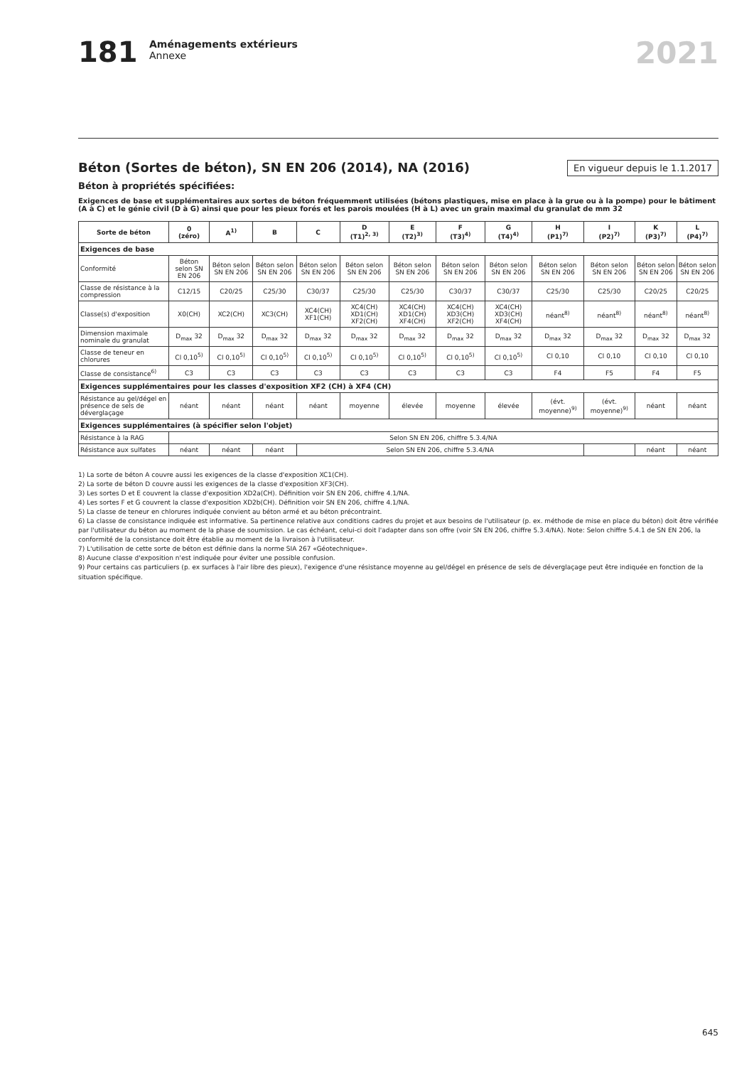181
Aménagements extérieurs
Annexe
2021
En vigueur depuis le 1.1.2017
Béton (Sortes de béton), SN EN 206 (2014), NA (2016)
Béton à propriétés spécifiées:
Exigences de base et supplémentaires aux sortes de béton fréquemment utilisées (bétons plastiques, mise en place à la grue ou à la pompe) pour le bâtiment (A à C) et le génie civil (D à G) ainsi que pour les pieux forés et les parois moulées (H à L) avec un grain maximal du granulat de mm 32
| Sorte de béton | 0 (zéro) | A<sup>1)</sup> | B | C | D (T1)<sup>2, 3)</sup> | E (T2)<sup>3)</sup> | F (T3)<sup>4)</sup> | G (T4)<sup>4)</sup> | H (P1)<sup>7)</sup> | I (P2)<sup>7)</sup> | K (P3)<sup>7)</sup> | L (P4)<sup>7)</sup> |
| --- | --- | --- | --- | --- | --- | --- | --- | --- | --- | --- | --- | --- |
| Exigences de base | | | | | | | | | | | | |
| Conformité | Béton selon SN EN 206 | Béton selon SN EN 206 | Béton selon SN EN 206 | Béton selon SN EN 206 | Béton selon SN EN 206 | Béton selon SN EN 206 | Béton selon SN EN 206 | Béton selon SN EN 206 | Béton selon SN EN 206 | Béton selon SN EN 206 | Béton selon SN EN 206 | Béton selon SN EN 206 |
| Classe de résistance à la compression | C12/15 | C20/25 | C25/30 | C30/37 | C25/30 | C25/30 | C30/37 | C30/37 | C25/30 | C25/30 | C20/25 | C20/25 |
| Classe(s) d'exposition | X0(CH) | XC2(CH) | XC3(CH) | XC4(CH) XF1(CH) | XC4(CH) XD1(CH) XF2(CH) | XC4(CH) XD1(CH) XF4(CH) | XC4(CH) XD3(CH) XF2(CH) | XC4(CH) XD3(CH) XF4(CH) | néant<sup>8)</sup> | néant<sup>8)</sup> | néant<sup>8)</sup> | néant<sup>8)</sup> |
| Dimension maximale nominale du granulat | D<sub>max</sub> 32 | D<sub>max</sub> 32 | D<sub>max</sub> 32 | D<sub>max</sub> 32 | D<sub>max</sub> 32 | D<sub>max</sub> 32 | D<sub>max</sub> 32 | D<sub>max</sub> 32 | D<sub>max</sub> 32 | D<sub>max</sub> 32 | D<sub>max</sub> 32 | D<sub>max</sub> 32 |
| Classe de teneur en chlorures | Cl 0,10<sup>5)</sup> | Cl 0,10<sup>5)</sup> | Cl 0,10<sup>5)</sup> | Cl 0,10<sup>5)</sup> | Cl 0,10<sup>5)</sup> | Cl 0,10<sup>5)</sup> | Cl 0,10<sup>5)</sup> | Cl 0,10<sup>5)</sup> | Cl 0,10 | Cl 0,10 | Cl 0,10 | Cl 0,10 |
| Classe de consistance<sup>6)</sup> | C3 | C3 | C3 | C3 | C3 | C3 | C3 | C3 | F4 | F5 | F4 | F5 |
| Exigences supplémentaires pour les classes d'exposition XF2 (CH) à XF4 (CH) | | | | | | | | | | | | |
| Résistance au gel/dégel en présence de sels de déverglaçage | néant | néant | néant | néant | moyenne | élevée | moyenne | élevée | (évt. moyenne)<sup>9)</sup> | (évt. moyenne)<sup>9)</sup> | néant | néant |
| Exigences supplémentaires (à spécifier selon l'objet) | | | | | | | | | | | | |
| Résistance à la RAG | Selon SN EN 206, chiffre 5.3.4/NA | | | | | | | | | | | |
| Résistance aux sulfates | néant | néant | néant | Selon SN EN 206, chiffre 5.3.4/NA | | | | | | | néant | néant |
1) La sorte de béton A couvre aussi les exigences de la classe d'exposition XC1(CH).
2) La sorte de béton D couvre aussi les exigences de la classe d'exposition XF3(CH).
3) Les sortes D et E couvrent la classe d'exposition XD2a(CH). Définition voir SN EN 206, chiffre 4.1/NA.
4) Les sortes F et G couvrent la classe d'exposition XD2b(CH). Définition voir SN EN 206, chiffre 4.1/NA.
5) La classe de teneur en chlorures indiquée convient au béton armé et au béton précontraint.
6) La classe de consistance indiquée est informative. Sa pertinence relative aux conditions cadres du projet et aux besoins de l'utilisateur (p. ex. méthode de mise en place du béton) doit être vérifiée par l'utilisateur du béton au moment de la phase de soumission. Le cas échéant, celui-ci doit l'adapter dans son offre (voir SN EN 206, chiffre 5.3.4/NA). Note: Selon chiffre 5.4.1 de SN EN 206, la conformité de la consistance doit être établie au moment de la livraison à l'utilisateur.
7) L'utilisation de cette sorte de béton est définie dans la norme SIA 267 «Géotechnique».
8) Aucune classe d'exposition n'est indiquée pour éviter une possible confusion.
9) Pour certains cas particuliers (p. ex surfaces à l'air libre des pieux), l'exigence d'une résistance moyenne au gel/dégel en présence de sels de déverglaçage peut être indiquée en fonction de la situation spécifique.
645